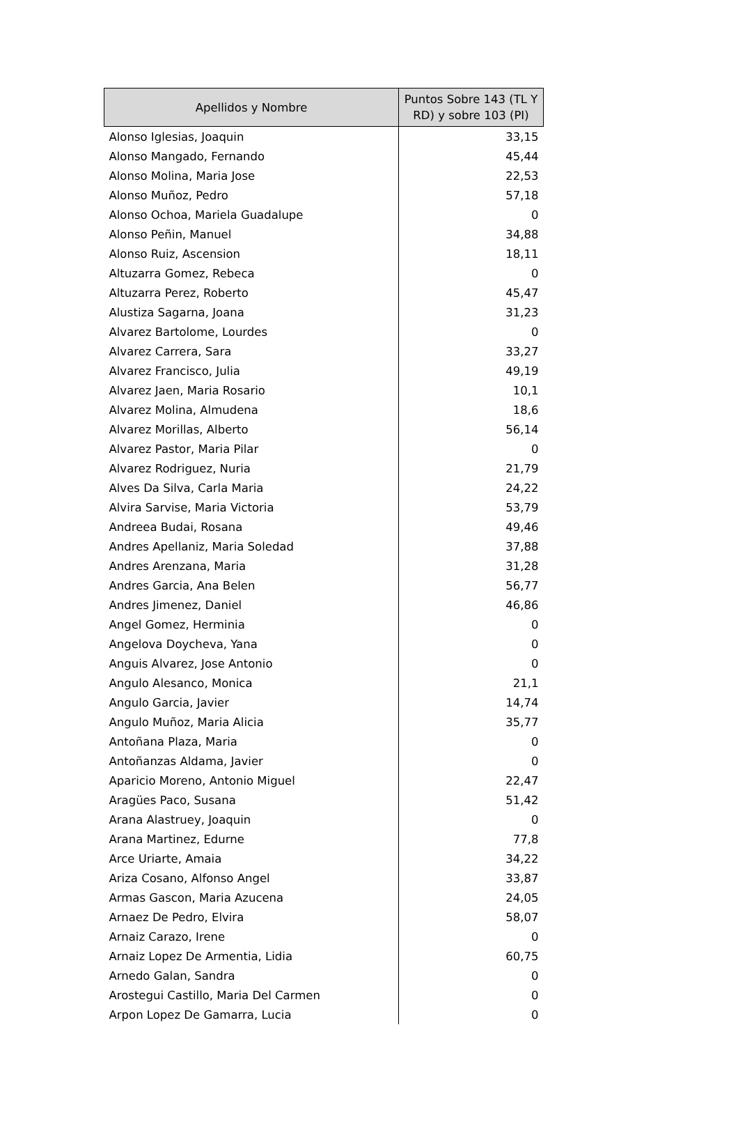| Apellidos y Nombre | Puntos Sobre 143 (TL Y RD) y sobre 103 (PI) |
| --- | --- |
| Alonso Iglesias, Joaquin | 33,15 |
| Alonso Mangado, Fernando | 45,44 |
| Alonso Molina, Maria Jose | 22,53 |
| Alonso Muñoz, Pedro | 57,18 |
| Alonso Ochoa, Mariela Guadalupe | 0 |
| Alonso Peñin, Manuel | 34,88 |
| Alonso Ruiz, Ascension | 18,11 |
| Altuzarra Gomez, Rebeca | 0 |
| Altuzarra Perez, Roberto | 45,47 |
| Alustiza Sagarna, Joana | 31,23 |
| Alvarez Bartolome, Lourdes | 0 |
| Alvarez Carrera, Sara | 33,27 |
| Alvarez Francisco, Julia | 49,19 |
| Alvarez Jaen, Maria Rosario | 10,1 |
| Alvarez Molina, Almudena | 18,6 |
| Alvarez Morillas, Alberto | 56,14 |
| Alvarez Pastor, Maria Pilar | 0 |
| Alvarez Rodriguez, Nuria | 21,79 |
| Alves Da Silva, Carla Maria | 24,22 |
| Alvira Sarvise, Maria Victoria | 53,79 |
| Andreea Budai, Rosana | 49,46 |
| Andres Apellaniz, Maria Soledad | 37,88 |
| Andres Arenzana, Maria | 31,28 |
| Andres Garcia, Ana Belen | 56,77 |
| Andres Jimenez, Daniel | 46,86 |
| Angel Gomez, Herminia | 0 |
| Angelova Doycheva, Yana | 0 |
| Anguis Alvarez, Jose Antonio | 0 |
| Angulo Alesanco, Monica | 21,1 |
| Angulo Garcia, Javier | 14,74 |
| Angulo Muñoz, Maria Alicia | 35,77 |
| Antoñana Plaza, Maria | 0 |
| Antoñanzas Aldama, Javier | 0 |
| Aparicio Moreno, Antonio Miguel | 22,47 |
| Aragües Paco, Susana | 51,42 |
| Arana Alastruey, Joaquin | 0 |
| Arana Martinez, Edurne | 77,8 |
| Arce Uriarte, Amaia | 34,22 |
| Ariza Cosano, Alfonso Angel | 33,87 |
| Armas Gascon, Maria Azucena | 24,05 |
| Arnaez De Pedro, Elvira | 58,07 |
| Arnaiz Carazo, Irene | 0 |
| Arnaiz Lopez De Armentia, Lidia | 60,75 |
| Arnedo Galan, Sandra | 0 |
| Arostegui Castillo, Maria Del Carmen | 0 |
| Arpon Lopez De Gamarra, Lucia | 0 |